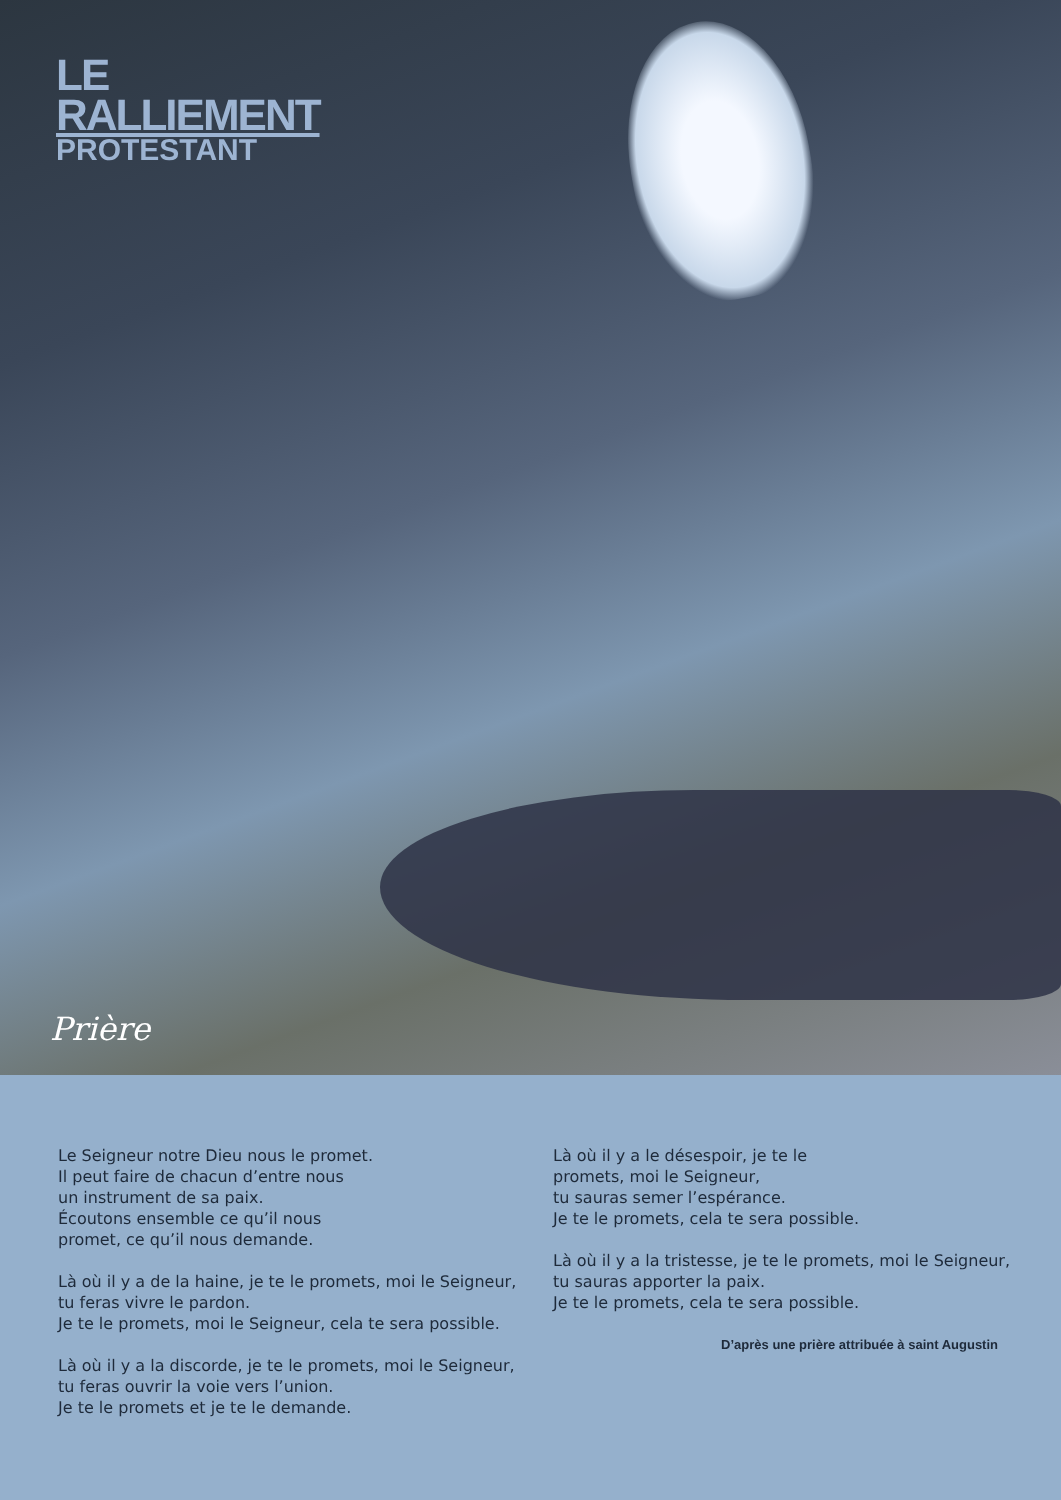LE
RALLIEMENT
PROTESTANT
Prière
Le Seigneur notre Dieu nous le promet.
Il peut faire de chacun d’entre nous
un instrument de sa paix.
Écoutons ensemble ce qu’il nous
promet, ce qu’il nous demande.
Là où il y a de la haine, je te le promets, moi le Seigneur,
tu feras vivre le pardon.
Je te le promets, moi le Seigneur, cela te sera possible.
Là où il y a la discorde, je te le promets, moi le Seigneur,
tu feras ouvrir la voie vers l’union.
Je te le promets et je te le demande.
Là où il y a le désespoir, je te le
promets, moi le Seigneur,
tu sauras semer l’espérance.
Je te le promets, cela te sera possible.
Là où il y a la tristesse, je te le promets, moi le Seigneur,
tu sauras apporter la paix.
Je te le promets, cela te sera possible.
D’après une prière attribuée à saint Augustin